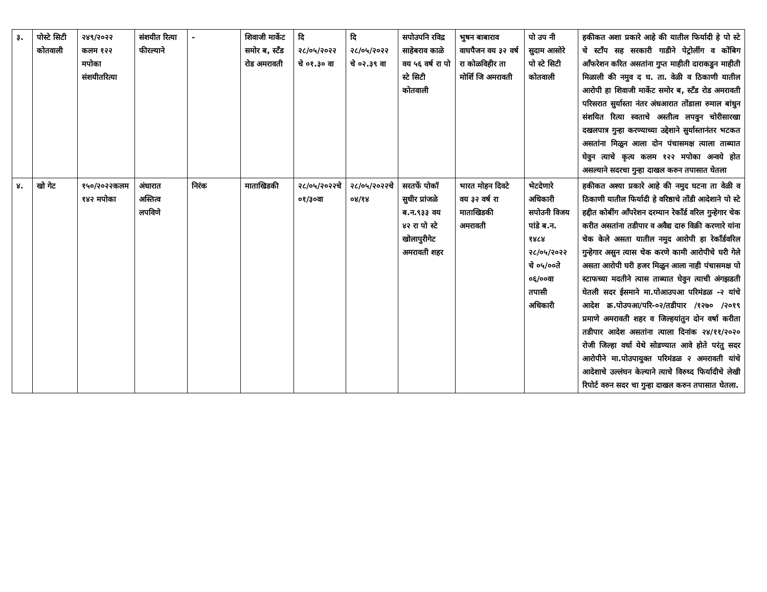| ३. | पोस्टे सिटी कोतवाली | २४९/२०२२ कलम १२२ मपोका संशयीतरित्या | संशयीत रित्या फीरल्याने | - | शिवाजी मार्केट समोर ब, स्टँड रोड अमरावती | दि २८/०५/२०२२ चे ०१.३० वा | दि २८/०५/२०२२ चे ०२.३९ वा | सपोउपनि रविद्र साहेबराव काळे वय ५६ वर्ष रा पो स्टे सिटी कोतवाली | भुषन बाबाराव वाघपैजन वय ३२ वर्ष रा कोळविहीर ता मोर्शि जि अमरावती | पो उप नी सुदाम आसोरे पो स्टे सिटी कोतवाली | हकीकत अशा प्रकारे आहे की यातील फिर्यादी हे पो स्टे चे स्टॉंप सह सरकारी गाडीने पेट्रोलींग व कोंबिग आँफरेशन करित असतांना गुप्त माहीती दाराकडुन माहीती मिळाली की नमुव द घ. ता. वेळी व ठिकाणी यातील आरोपी हा शिवाजी मार्केट समोर ब, स्टँड रोड अमरावती परिसरात सुर्यास्ता नंतर अंधआरात तोंडाला रुमाल बांधुन संशयित रित्या स्वताचे अस्तीत्व लपवुन चोरीसारखा दखलपात्र गुन्हा करण्याच्या उद्देशाने सुर्यास्तानंतर भटकत असतांना मिळुन आला दोन पंचासमक्ष त्याला ताब्यात घेवुन त्याचे कृत्य कलम १२२ मपोका अन्वये होत असल्याने सदरचा गुन्हा दाखल करुन तपासात घेतला |
| ४. | खो गेट | १५०/२०२२कलम १४२ मपोका | अंधारात अस्तित्व लपविणे | निरंक | माताखिडकी | २८/०५/२०२२चे ०१/३०वा | २८/०५/२०२२चे ०४/१४ | सरतर्फे पोकॉ सुधीर प्रांजळे ब.न.९३३ वय ४२ रा पो स्टे खोलापुरीगेट अमरावती शहर | भारत मोहन दिवटे वय ३२ वर्ष रा माताखिडकी अमरावती | भेटदेणारे अधिकारी सपोउनी विजय पांडे ब.न. १४८४ २८/०५/२०२२ चे ०५/००ते ०६/००वा तपासी अधिकारी | हकीकत अश्या प्रकारे आहे की नमुद घटना ता वेळी व ठिकाणी यातील फिर्यादी हे वरिष्ठाचे तोंडी आदेशाने पो स्टे हद्दीत कोबींग आँपरेशन दरम्यान रेकाँर्ड वरिल गुन्हेगार चेक करीत असतांना तडीपार व अवैद्य दारु विक्री करणारे यांना चेक केले असता यातील नमुद आरोपी हा रेकाँर्डवरिल गुन्हेगार असुन त्यास चेक करणे कामी आरोपीचे घरी गेले असता आरोपी घरी हजर मिळुन आला नाही पंचासमक्ष पो स्टाफच्या मदतीने त्यास ताब्यात घेवुन त्याची अंगझडती घेतली सदर ईसमाने मा.पोआउपआ परिमंडळ -२ यांचे आदेश क्र.पोउपआ/परि-०२/तडीपार /१२७० /२०१९ प्रमाणे अमरावती शहर व जिल्हयांतुन दोन वर्षा करीता तडीपार आदेश असतांना त्याला दिनांक २४/११/२०२० रोजी जिल्हा वर्धा येथे सोडण्यात आवे होते परंतु सदर आरोपीने मा.पोउपायुक्त परिमंडळ २ अमरावती यांचे आदेशाचे उल्लंघन केल्याने त्याचे विरुध्द फिर्यादीचे लेखी रिपोर्ट वरुन सदर चा गुन्हा दाखल करुन तपासात घेतला. |